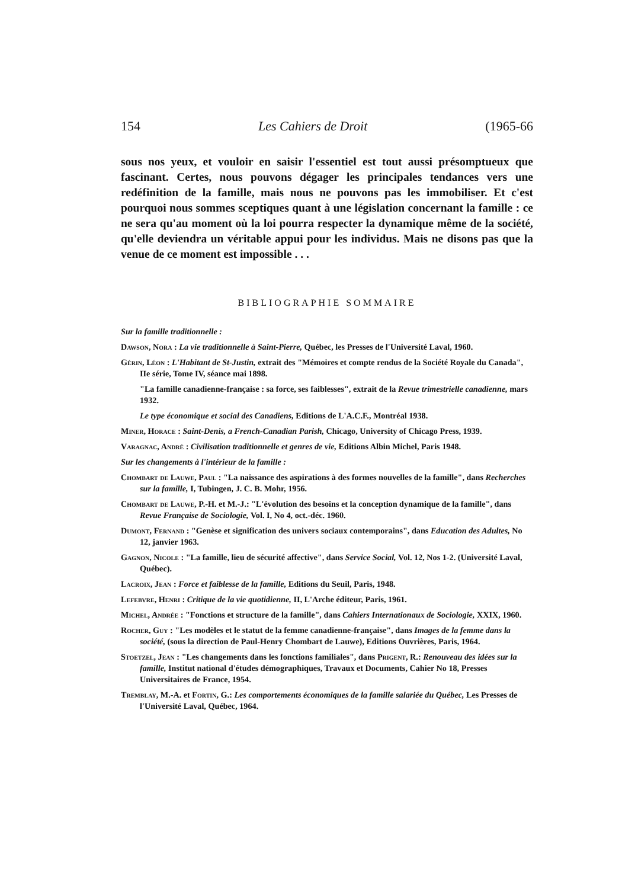154 Les Cahiers de Droit (1965-66
sous nos yeux, et vouloir en saisir l'essentiel est tout aussi présomptueux que fascinant. Certes, nous pouvons dégager les principales tendances vers une redéfinition de la famille, mais nous ne pouvons pas les immobiliser. Et c'est pourquoi nous sommes sceptiques quant à une législation concernant la famille : ce ne sera qu'au moment où la loi pourra respecter la dynamique même de la société, qu'elle deviendra un véritable appui pour les individus. Mais ne disons pas que la venue de ce moment est impossible . . .
BIBLIOGRAPHIE SOMMAIRE
Sur la famille traditionnelle :
Dawson, Nora : La vie traditionnelle à Saint-Pierre, Québec, les Presses de l'Université Laval, 1960.
Gérin, Léon : L'Habitant de St-Justin, extrait des "Mémoires et compte rendus de la Société Royale du Canada", IIe série, Tome IV, séance mai 1898.
"La famille canadienne-française : sa force, ses faiblesses", extrait de la Revue trimestrielle canadienne, mars 1932.
Le type économique et social des Canadiens, Editions de L'A.C.F., Montréal 1938.
Miner, Horace : Saint-Denis, a French-Canadian Parish, Chicago, University of Chicago Press, 1939.
Varagnac, André : Civilisation traditionnelle et genres de vie, Editions Albin Michel, Paris 1948.
Sur les changements à l'intérieur de la famille :
Chombart de Lauwe, Paul : "La naissance des aspirations à des formes nouvelles de la famille", dans Recherches sur la famille, I, Tubingen, J. C. B. Mohr, 1956.
Chombart de Lauwe, P.-H. et M.-J.: "L'évolution des besoins et la conception dynamique de la famille", dans Revue Française de Sociologie, Vol. I, No 4, oct.-déc. 1960.
Dumont, Fernand : "Genèse et signification des univers sociaux contemporains", dans Education des Adultes, No 12, janvier 1963.
Gagnon, Nicole : "La famille, lieu de sécurité affective", dans Service Social, Vol. 12, Nos 1-2. (Université Laval, Québec).
Lacroix, Jean : Force et faiblesse de la famille, Editions du Seuil, Paris, 1948.
Lefebvre, Henri : Critique de la vie quotidienne, II, L'Arche éditeur, Paris, 1961.
Michel, Andrée : "Fonctions et structure de la famille", dans Cahiers Internationaux de Sociologie, XXIX, 1960.
Rocher, Guy : "Les modèles et le statut de la femme canadienne-française", dans Images de la femme dans la société, (sous la direction de Paul-Henry Chombart de Lauwe), Editions Ouvrières, Paris, 1964.
Stoetzel, Jean : "Les changements dans les fonctions familiales", dans Prigent, R.: Renouveau des idées sur la famille, Institut national d'études démographiques, Travaux et Documents, Cahier No 18, Presses Universitaires de France, 1954.
Tremblay, M.-A. et Fortin, G.: Les comportements économiques de la famille salariée du Québec, Les Presses de l'Université Laval, Québec, 1964.